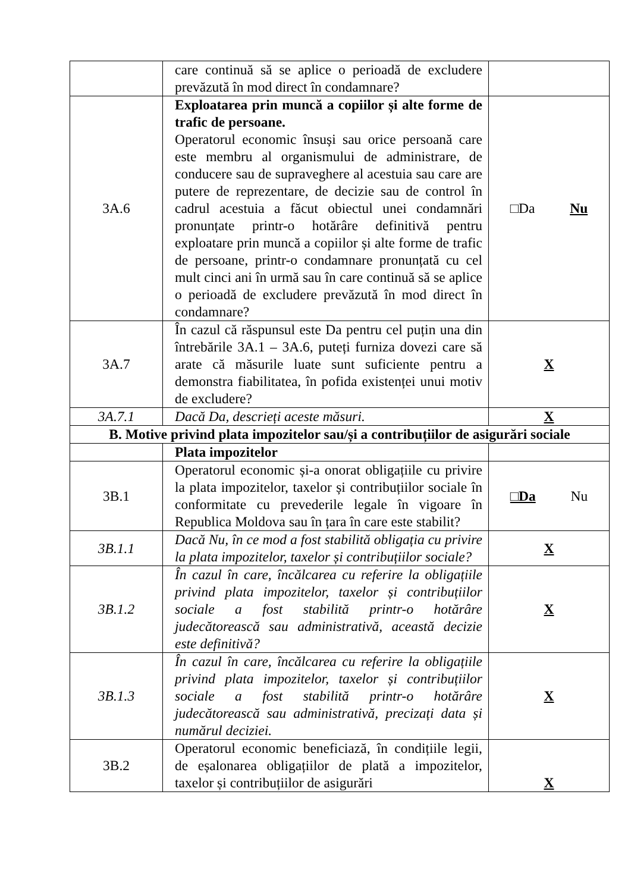| | care continuă să se aplice o perioadă de excludere prevăzută în mod direct în condamnare? | |
| 3A.6 | Exploatarea prin muncă a copiilor și alte forme de trafic de persoane. Operatorul economic însuși sau orice persoană care este membru al organismului de administrare, de conducere sau de supraveghere al acestuia sau care are putere de reprezentare, de decizie sau de control în cadrul acestuia a făcut obiectul unei condamnări pronunțate printr-o hotărâre definitivă pentru exploatare prin muncă a copiilor și alte forme de trafic de persoane, printr-o condamnare pronunțată cu cel mult cinci ani în urmă sau în care continuă să se aplice o perioadă de excludere prevăzută în mod direct în condamnare? | □Da Nu |
| 3A.7 | În cazul că răspunsul este Da pentru cel puțin una din întrebările 3A.1 – 3A.6, puteți furniza dovezi care să arate că măsurile luate sunt suficiente pentru a demonstra fiabilitatea, în pofida existenței unui motiv de excludere? | X |
| 3A.7.1 | Dacă Da, descrieți aceste măsuri. | X |
| B. Motive privind plata impozitelor sau/și a contribuțiilor de asigurări sociale | | |
| | Plata impozitelor | |
| 3B.1 | Operatorul economic și-a onorat obligațiile cu privire la plata impozitelor, taxelor și contribuțiilor sociale în conformitate cu prevederile legale în vigoare în Republica Moldova sau în țara în care este stabilit? | □Da Nu |
| 3B.1.1 | Dacă Nu, în ce mod a fost stabilită obligația cu privire la plata impozitelor, taxelor și contribuțiilor sociale? | X |
| 3B.1.2 | În cazul în care, încălcarea cu referire la obligațiile privind plata impozitelor, taxelor și contribuțiilor sociale a fost stabilită printr-o hotărâre judecătorească sau administrativă, această decizie este definitivă? | X |
| 3B.1.3 | În cazul în care, încălcarea cu referire la obligațiile privind plata impozitelor, taxelor și contribuțiilor sociale a fost stabilită printr-o hotărâre judecătorească sau administrativă, precizați data și numărul deciziei. | X |
| 3B.2 | Operatorul economic beneficiază, în condițiile legii, de eșalonarea obligațiilor de plată a impozitelor, taxelor și contribuțiilor de asigurări | X |